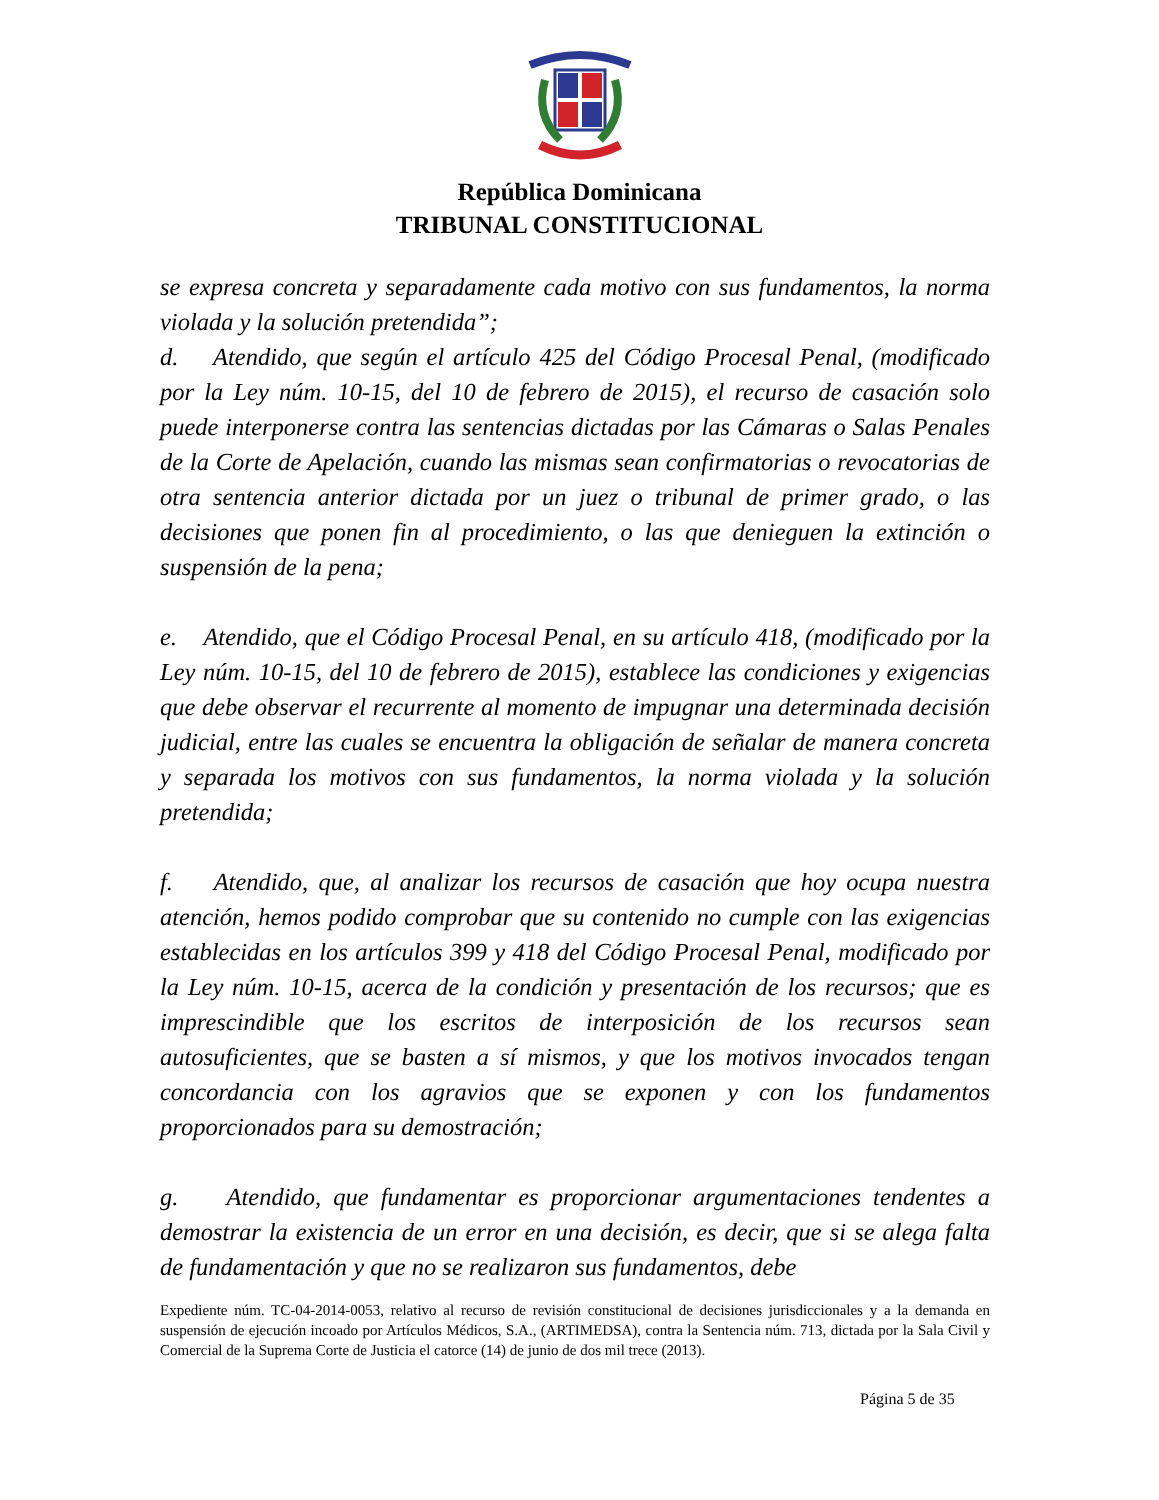República Dominicana
TRIBUNAL CONSTITUCIONAL
se expresa concreta y separadamente cada motivo con sus fundamentos, la norma violada y la solución pretendida”;
d. Atendido, que según el artículo 425 del Código Procesal Penal, (modificado por la Ley núm. 10-15, del 10 de febrero de 2015), el recurso de casación solo puede interponerse contra las sentencias dictadas por las Cámaras o Salas Penales de la Corte de Apelación, cuando las mismas sean confirmatorias o revocatorias de otra sentencia anterior dictada por un juez o tribunal de primer grado, o las decisiones que ponen fin al procedimiento, o las que denieguen la extinción o suspensión de la pena;
e. Atendido, que el Código Procesal Penal, en su artículo 418, (modificado por la Ley núm. 10-15, del 10 de febrero de 2015), establece las condiciones y exigencias que debe observar el recurrente al momento de impugnar una determinada decisión judicial, entre las cuales se encuentra la obligación de señalar de manera concreta y separada los motivos con sus fundamentos, la norma violada y la solución pretendida;
f. Atendido, que, al analizar los recursos de casación que hoy ocupa nuestra atención, hemos podido comprobar que su contenido no cumple con las exigencias establecidas en los artículos 399 y 418 del Código Procesal Penal, modificado por la Ley núm. 10-15, acerca de la condición y presentación de los recursos; que es imprescindible que los escritos de interposición de los recursos sean autosuficientes, que se basten a sí mismos, y que los motivos invocados tengan concordancia con los agravios que se exponen y con los fundamentos proporcionados para su demostración;
g. Atendido, que fundamentar es proporcionar argumentaciones tendentes a demostrar la existencia de un error en una decisión, es decir, que si se alega falta de fundamentación y que no se realizaron sus fundamentos, debe
Expediente núm. TC-04-2014-0053, relativo al recurso de revisión constitucional de decisiones jurisdiccionales y a la demanda en suspensión de ejecución incoado por Artículos Médicos, S.A., (ARTIMEDSA), contra la Sentencia núm. 713, dictada por la Sala Civil y Comercial de la Suprema Corte de Justicia el catorce (14) de junio de dos mil trece (2013).
Página 5 de 35